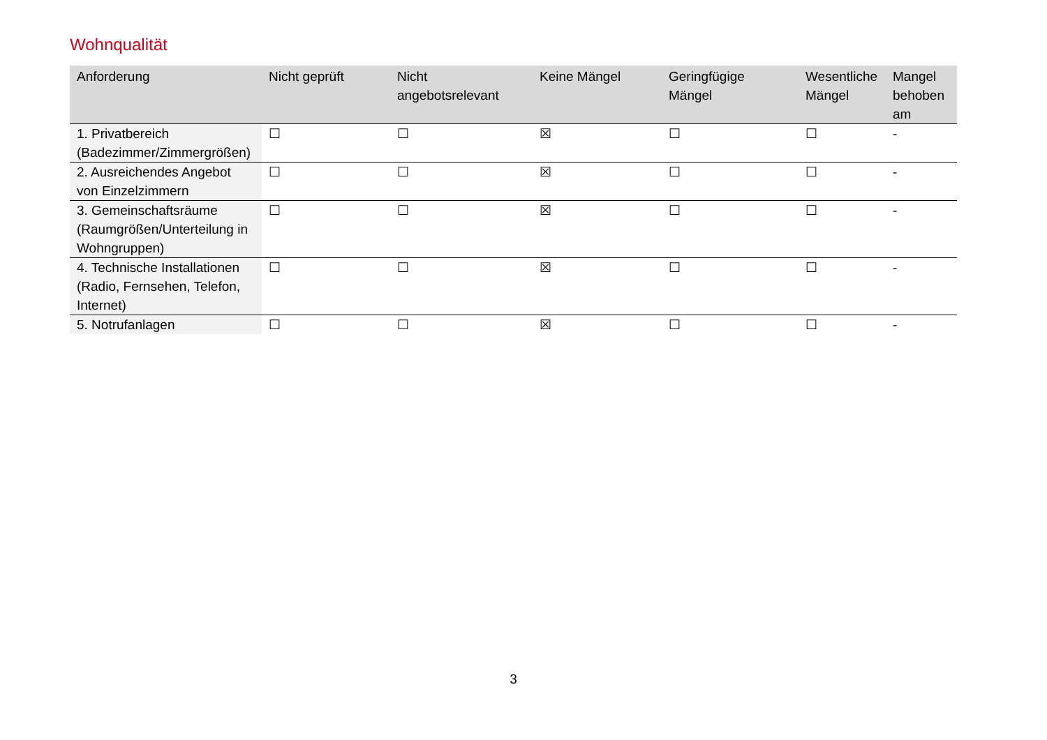Wohnqualität
| Anforderung | Nicht geprüft | Nicht angebotsrelevant | Keine Mängel | Geringfügige Mängel | Wesentliche Mängel | Mangel behoben am |
| --- | --- | --- | --- | --- | --- | --- |
| 1. Privatbereich (Badezimmer/Zimmergrößen) | ☐ | ☐ | ☒ | ☐ | ☐ | - |
| 2. Ausreichendes Angebot von Einzelzimmern | ☐ | ☐ | ☒ | ☐ | ☐ | - |
| 3. Gemeinschaftsräume (Raumgrößen/Unterteilung in Wohngruppen) | ☐ | ☐ | ☒ | ☐ | ☐ | - |
| 4. Technische Installationen (Radio, Fernsehen, Telefon, Internet) | ☐ | ☐ | ☒ | ☐ | ☐ | - |
| 5. Notrufanlagen | ☐ | ☐ | ☒ | ☐ | ☐ | - |
3